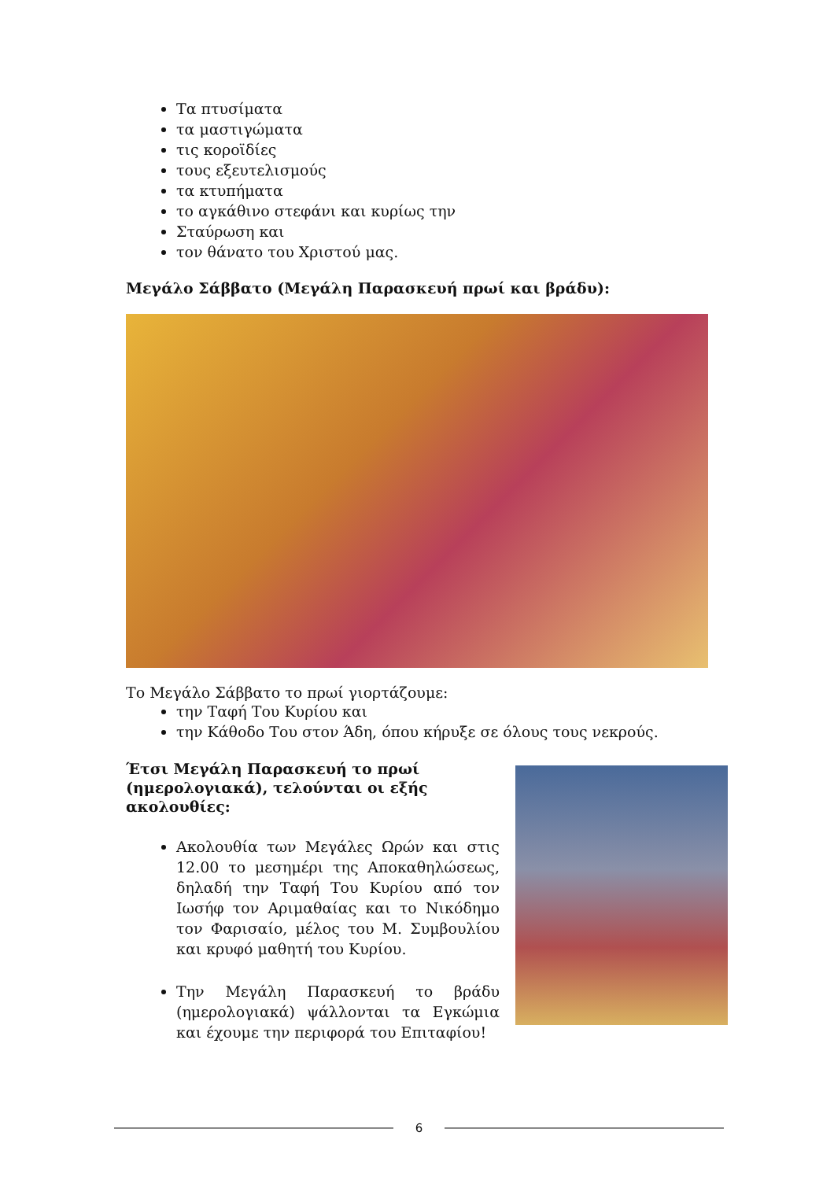Τα πτυσίματα
τα μαστιγώματα
τις κοροϊδίες
τους εξευτελισμούς
τα κτυπήματα
το αγκάθινο στεφάνι και κυρίως την
Σταύρωση και
τον θάνατο του Χριστού μας.
Μεγάλο Σάββατο (Μεγάλη Παρασκευή πρωί και βράδυ):
Το Μεγάλο Σάββατο το πρωί γιορτάζουμε:
την Ταφή Του Κυρίου και
την Κάθοδο Του στον Άδη, όπου κήρυξε σε όλους τους νεκρούς.
Έτσι Μεγάλη Παρασκευή το πρωί (ημερολογιακά), τελούνται οι εξής ακολουθίες:
Ακολουθία των Μεγάλες Ωρών και στις 12.00 το μεσημέρι της Αποκαθηλώσεως, δηλαδή την Ταφή Του Κυρίου από τον Ιωσήφ τον Αριμαθαίας και το Νικόδημο τον Φαρισαίο, μέλος του Μ. Συμβουλίου και κρυφό μαθητή του Κυρίου.
Την Μεγάλη Παρασκευή το βράδυ (ημερολογιακά) ψάλλονται τα Εγκώμια και έχουμε την περιφορά του Επιταφίου!
6